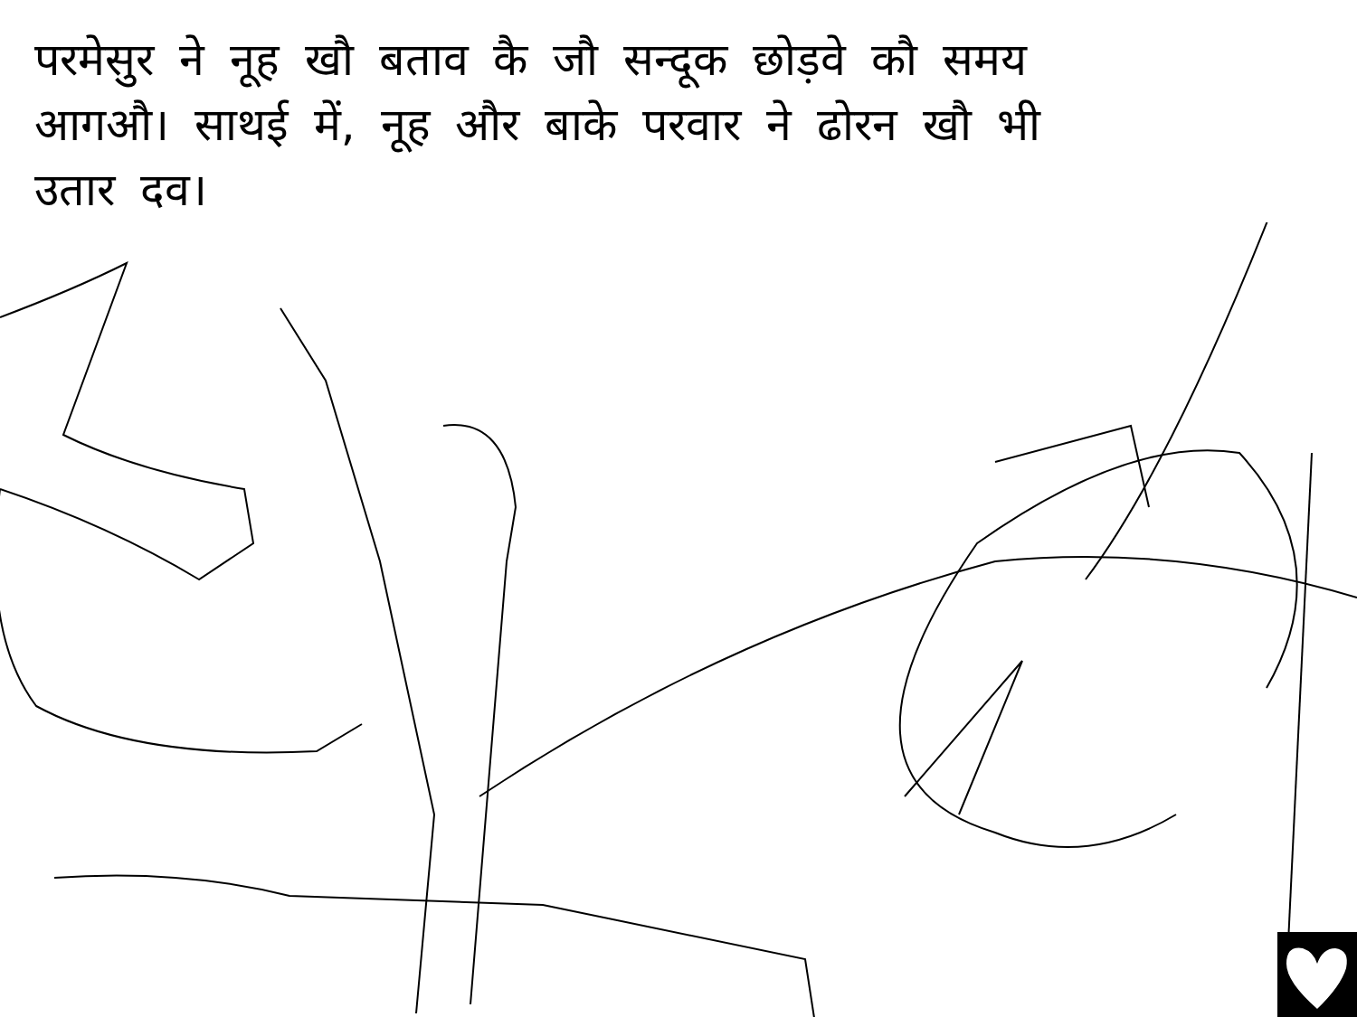परमेसुर ने नूह खौ बताव कै जौ सन्दूक छोड़वे कौ समय आगऔ। साथई में, नूह और बाके परवार ने ढोरन खौ भी उतार दव।